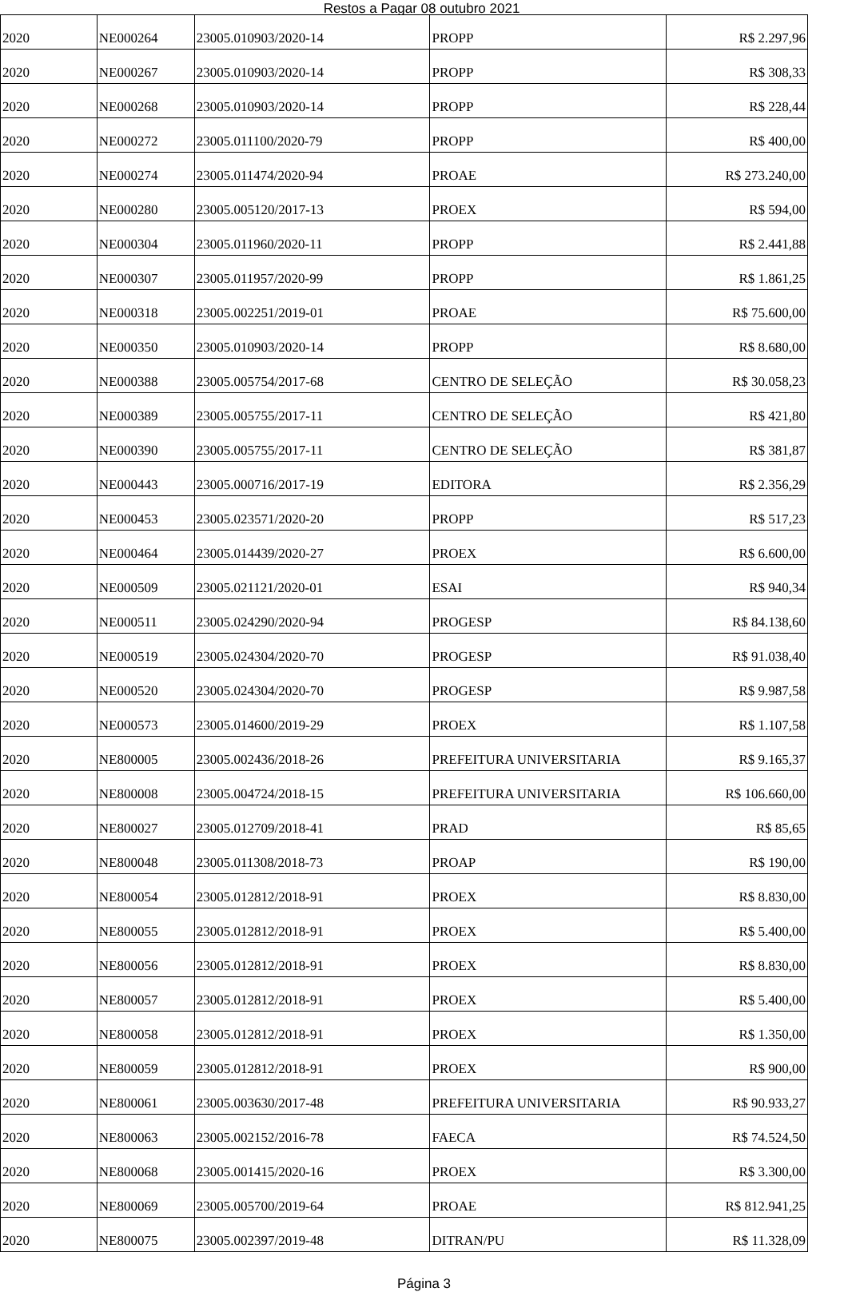Restos a Pagar 08 outubro 2021
| 2020 | NE000264 | 23005.010903/2020-14 | PROPP | R$ 2.297,96 |
| 2020 | NE000267 | 23005.010903/2020-14 | PROPP | R$ 308,33 |
| 2020 | NE000268 | 23005.010903/2020-14 | PROPP | R$ 228,44 |
| 2020 | NE000272 | 23005.011100/2020-79 | PROPP | R$ 400,00 |
| 2020 | NE000274 | 23005.011474/2020-94 | PROAE | R$ 273.240,00 |
| 2020 | NE000280 | 23005.005120/2017-13 | PROEX | R$ 594,00 |
| 2020 | NE000304 | 23005.011960/2020-11 | PROPP | R$ 2.441,88 |
| 2020 | NE000307 | 23005.011957/2020-99 | PROPP | R$ 1.861,25 |
| 2020 | NE000318 | 23005.002251/2019-01 | PROAE | R$ 75.600,00 |
| 2020 | NE000350 | 23005.010903/2020-14 | PROPP | R$ 8.680,00 |
| 2020 | NE000388 | 23005.005754/2017-68 | CENTRO DE SELEÇÃO | R$ 30.058,23 |
| 2020 | NE000389 | 23005.005755/2017-11 | CENTRO DE SELEÇÃO | R$ 421,80 |
| 2020 | NE000390 | 23005.005755/2017-11 | CENTRO DE SELEÇÃO | R$ 381,87 |
| 2020 | NE000443 | 23005.000716/2017-19 | EDITORA | R$ 2.356,29 |
| 2020 | NE000453 | 23005.023571/2020-20 | PROPP | R$ 517,23 |
| 2020 | NE000464 | 23005.014439/2020-27 | PROEX | R$ 6.600,00 |
| 2020 | NE000509 | 23005.021121/2020-01 | ESAI | R$ 940,34 |
| 2020 | NE000511 | 23005.024290/2020-94 | PROGESP | R$ 84.138,60 |
| 2020 | NE000519 | 23005.024304/2020-70 | PROGESP | R$ 91.038,40 |
| 2020 | NE000520 | 23005.024304/2020-70 | PROGESP | R$ 9.987,58 |
| 2020 | NE000573 | 23005.014600/2019-29 | PROEX | R$ 1.107,58 |
| 2020 | NE800005 | 23005.002436/2018-26 | PREFEITURA UNIVERSITARIA | R$ 9.165,37 |
| 2020 | NE800008 | 23005.004724/2018-15 | PREFEITURA UNIVERSITARIA | R$ 106.660,00 |
| 2020 | NE800027 | 23005.012709/2018-41 | PRAD | R$ 85,65 |
| 2020 | NE800048 | 23005.011308/2018-73 | PROAP | R$ 190,00 |
| 2020 | NE800054 | 23005.012812/2018-91 | PROEX | R$ 8.830,00 |
| 2020 | NE800055 | 23005.012812/2018-91 | PROEX | R$ 5.400,00 |
| 2020 | NE800056 | 23005.012812/2018-91 | PROEX | R$ 8.830,00 |
| 2020 | NE800057 | 23005.012812/2018-91 | PROEX | R$ 5.400,00 |
| 2020 | NE800058 | 23005.012812/2018-91 | PROEX | R$ 1.350,00 |
| 2020 | NE800059 | 23005.012812/2018-91 | PROEX | R$ 900,00 |
| 2020 | NE800061 | 23005.003630/2017-48 | PREFEITURA UNIVERSITARIA | R$ 90.933,27 |
| 2020 | NE800063 | 23005.002152/2016-78 | FAECA | R$ 74.524,50 |
| 2020 | NE800068 | 23005.001415/2020-16 | PROEX | R$ 3.300,00 |
| 2020 | NE800069 | 23005.005700/2019-64 | PROAE | R$ 812.941,25 |
| 2020 | NE800075 | 23005.002397/2019-48 | DITRAN/PU | R$ 11.328,09 |
Página 3